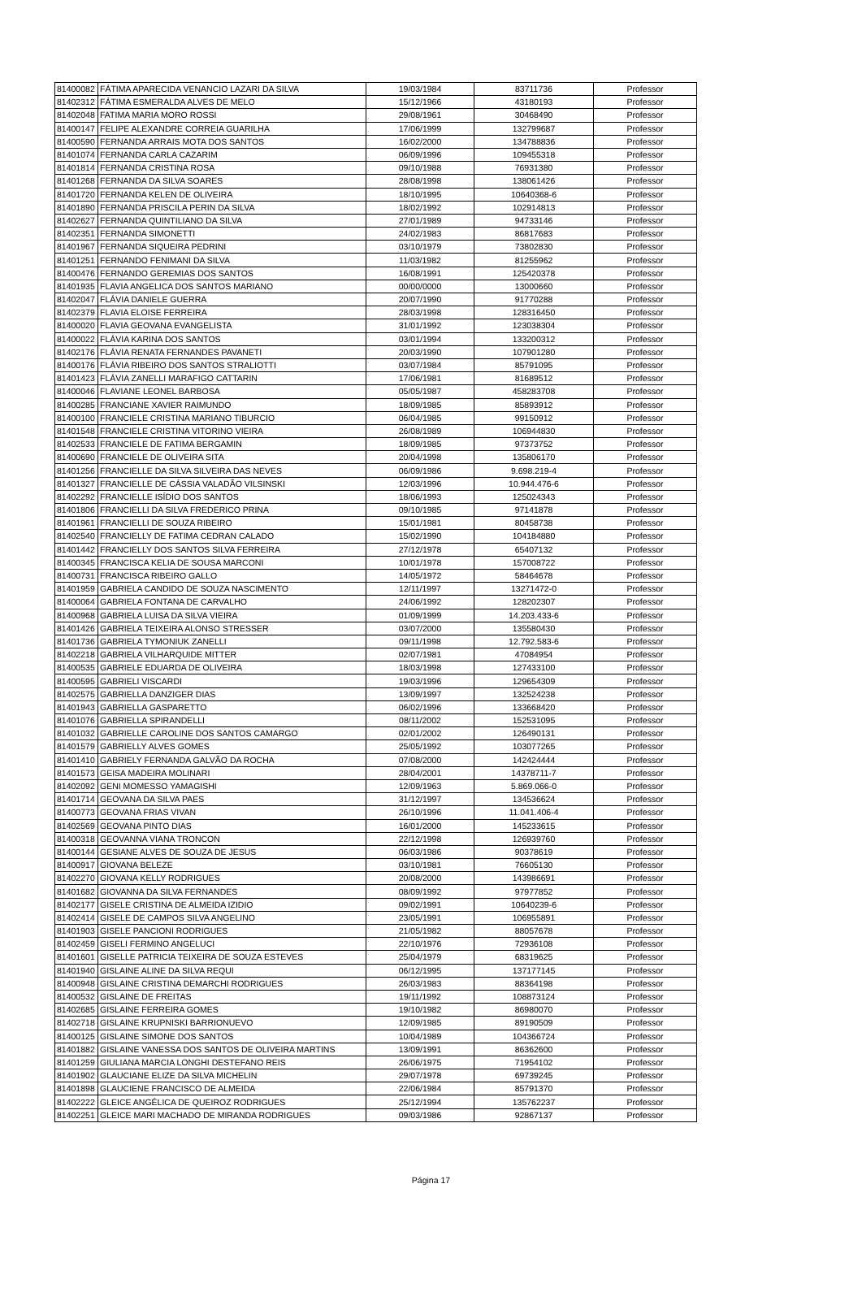| 81400082 | FÁTIMA APARECIDA VENANCIO LAZARI DA SILVA | 19/03/1984 | 83711736 | Professor |
| 81402312 | FÁTIMA ESMERALDA ALVES DE MELO | 15/12/1966 | 43180193 | Professor |
| 81402048 | FATIMA MARIA MORO ROSSI | 29/08/1961 | 30468490 | Professor |
| 81400147 | FELIPE ALEXANDRE CORREIA GUARILHA | 17/06/1999 | 132799687 | Professor |
| 81400590 | FERNANDA ARRAIS MOTA DOS SANTOS | 16/02/2000 | 134788836 | Professor |
| 81401074 | FERNANDA CARLA CAZARIM | 06/09/1996 | 109455318 | Professor |
| 81401814 | FERNANDA CRISTINA ROSA | 09/10/1988 | 76931380 | Professor |
| 81401268 | FERNANDA DA SILVA SOARES | 28/08/1998 | 138061426 | Professor |
| 81401720 | FERNANDA KELEN DE OLIVEIRA | 18/10/1995 | 10640368-6 | Professor |
| 81401890 | FERNANDA PRISCILA PERIN DA SILVA | 18/02/1992 | 102914813 | Professor |
| 81402627 | FERNANDA QUINTILIANO DA SILVA | 27/01/1989 | 94733146 | Professor |
| 81402351 | FERNANDA SIMONETTI | 24/02/1983 | 86817683 | Professor |
| 81401967 | FERNANDA SIQUEIRA PEDRINI | 03/10/1979 | 73802830 | Professor |
| 81401251 | FERNANDO FENIMANI DA SILVA | 11/03/1982 | 81255962 | Professor |
| 81400476 | FERNANDO GEREMIAS DOS SANTOS | 16/08/1991 | 125420378 | Professor |
| 81401935 | FLAVIA ANGELICA DOS SANTOS MARIANO | 00/00/0000 | 13000660 | Professor |
| 81402047 | FLÁVIA DANIELE GUERRA | 20/07/1990 | 91770288 | Professor |
| 81402379 | FLAVIA ELOISE FERREIRA | 28/03/1998 | 128316450 | Professor |
| 81400020 | FLAVIA GEOVANA EVANGELISTA | 31/01/1992 | 123038304 | Professor |
| 81400022 | FLÁVIA KARINA DOS SANTOS | 03/01/1994 | 133200312 | Professor |
| 81402176 | FLÁVIA RENATA FERNANDES PAVANETI | 20/03/1990 | 107901280 | Professor |
| 81400176 | FLÁVIA RIBEIRO DOS SANTOS STRALIOTTI | 03/07/1984 | 85791095 | Professor |
| 81401423 | FLÁVIA ZANELLI MARAFIGO CATTARIN | 17/06/1981 | 81689512 | Professor |
| 81400046 | FLAVIANE LEONEL BARBOSA | 05/05/1987 | 458283708 | Professor |
| 81400285 | FRANCIANE XAVIER RAIMUNDO | 18/09/1985 | 85893912 | Professor |
| 81400100 | FRANCIELE CRISTINA MARIANO TIBURCIO | 06/04/1985 | 99150912 | Professor |
| 81401548 | FRANCIELE CRISTINA VITORINO VIEIRA | 26/08/1989 | 106944830 | Professor |
| 81402533 | FRANCIELE DE FATIMA BERGAMIN | 18/09/1985 | 97373752 | Professor |
| 81400690 | FRANCIELE DE OLIVEIRA SITA | 20/04/1998 | 135806170 | Professor |
| 81401256 | FRANCIELLE DA SILVA SILVEIRA DAS NEVES | 06/09/1986 | 9.698.219-4 | Professor |
| 81401327 | FRANCIELLE DE CÁSSIA VALADÃO VILSINSKI | 12/03/1996 | 10.944.476-6 | Professor |
| 81402292 | FRANCIELLE ISÍDIO DOS SANTOS | 18/06/1993 | 125024343 | Professor |
| 81401806 | FRANCIELLI DA SILVA FREDERICO PRINA | 09/10/1985 | 97141878 | Professor |
| 81401961 | FRANCIELLI DE SOUZA RIBEIRO | 15/01/1981 | 80458738 | Professor |
| 81402540 | FRANCIELLY DE FATIMA CEDRAN CALADO | 15/02/1990 | 104184880 | Professor |
| 81401442 | FRANCIELLY DOS SANTOS SILVA FERREIRA | 27/12/1978 | 65407132 | Professor |
| 81400345 | FRANCISCA KELIA DE SOUSA MARCONI | 10/01/1978 | 157008722 | Professor |
| 81400731 | FRANCISCA RIBEIRO GALLO | 14/05/1972 | 58464678 | Professor |
| 81401959 | GABRIELA CANDIDO DE SOUZA NASCIMENTO | 12/11/1997 | 13271472-0 | Professor |
| 81400064 | GABRIELA FONTANA DE CARVALHO | 24/06/1992 | 128202307 | Professor |
| 81400968 | GABRIELA LUISA DA SILVA VIEIRA | 01/09/1999 | 14.203.433-6 | Professor |
| 81401426 | GABRIELA TEIXEIRA ALONSO STRESSER | 03/07/2000 | 135580430 | Professor |
| 81401736 | GABRIELA TYMONIUK ZANELLI | 09/11/1998 | 12.792.583-6 | Professor |
| 81402218 | GABRIELA VILHARQUIDE MITTER | 02/07/1981 | 47084954 | Professor |
| 81400535 | GABRIELE EDUARDA DE OLIVEIRA | 18/03/1998 | 127433100 | Professor |
| 81400595 | GABRIELI VISCARDI | 19/03/1996 | 129654309 | Professor |
| 81402575 | GABRIELLA DANZIGER DIAS | 13/09/1997 | 132524238 | Professor |
| 81401943 | GABRIELLA GASPARETTO | 06/02/1996 | 133668420 | Professor |
| 81401076 | GABRIELLA SPIRANDELLI | 08/11/2002 | 152531095 | Professor |
| 81401032 | GABRIELLE CAROLINE DOS SANTOS CAMARGO | 02/01/2002 | 126490131 | Professor |
| 81401579 | GABRIELLY ALVES GOMES | 25/05/1992 | 103077265 | Professor |
| 81401410 | GABRIELY FERNANDA GALVÃO DA ROCHA | 07/08/2000 | 142424444 | Professor |
| 81401573 | GEISA MADEIRA MOLINARI | 28/04/2001 | 14378711-7 | Professor |
| 81402092 | GENI MOMESSO YAMAGISHI | 12/09/1963 | 5.869.066-0 | Professor |
| 81401714 | GEOVANA DA SILVA PAES | 31/12/1997 | 134536624 | Professor |
| 81400773 | GEOVANA FRIAS VIVAN | 26/10/1996 | 11.041.406-4 | Professor |
| 81402569 | GEOVANA PINTO DIAS | 16/01/2000 | 145233615 | Professor |
| 81400318 | GEOVANNA VIANA TRONCON | 22/12/1998 | 126939760 | Professor |
| 81400144 | GESIANE ALVES DE SOUZA DE JESUS | 06/03/1986 | 90378619 | Professor |
| 81400917 | GIOVANA BELEZE | 03/10/1981 | 76605130 | Professor |
| 81402270 | GIOVANA KELLY RODRIGUES | 20/08/2000 | 143986691 | Professor |
| 81401682 | GIOVANNA DA SILVA FERNANDES | 08/09/1992 | 97977852 | Professor |
| 81402177 | GISELE CRISTINA DE ALMEIDA IZIDIO | 09/02/1991 | 10640239-6 | Professor |
| 81402414 | GISELE DE CAMPOS SILVA ANGELINO | 23/05/1991 | 106955891 | Professor |
| 81401903 | GISELE PANCIONI RODRIGUES | 21/05/1982 | 88057678 | Professor |
| 81402459 | GISELI FERMINO ANGELUCI | 22/10/1976 | 72936108 | Professor |
| 81401601 | GISELLE PATRICIA TEIXEIRA DE SOUZA ESTEVES | 25/04/1979 | 68319625 | Professor |
| 81401940 | GISLAINE ALINE DA SILVA REQUI | 06/12/1995 | 137177145 | Professor |
| 81400948 | GISLAINE CRISTINA DEMARCHI RODRIGUES | 26/03/1983 | 88364198 | Professor |
| 81400532 | GISLAINE DE FREITAS | 19/11/1992 | 108873124 | Professor |
| 81402685 | GISLAINE FERREIRA GOMES | 19/10/1982 | 86980070 | Professor |
| 81402718 | GISLAINE KRUPNISKI BARRIONUEVO | 12/09/1985 | 89190509 | Professor |
| 81400125 | GISLAINE SIMONE DOS SANTOS | 10/04/1989 | 104366724 | Professor |
| 81401882 | GISLAINE VANESSA DOS SANTOS DE OLIVEIRA MARTINS | 13/09/1991 | 86362600 | Professor |
| 81401259 | GIULIANA MARCIA LONGHI DESTEFANO REIS | 26/06/1975 | 71954102 | Professor |
| 81401902 | GLAUCIANE ELIZE DA SILVA MICHELIN | 29/07/1978 | 69739245 | Professor |
| 81401898 | GLAUCIENE FRANCISCO DE ALMEIDA | 22/06/1984 | 85791370 | Professor |
| 81402222 | GLEICE ANGÉLICA DE QUEIROZ RODRIGUES | 25/12/1994 | 135762237 | Professor |
| 81402251 | GLEICE MARI MACHADO DE MIRANDA RODRIGUES | 09/03/1986 | 92867137 | Professor |
Página 17